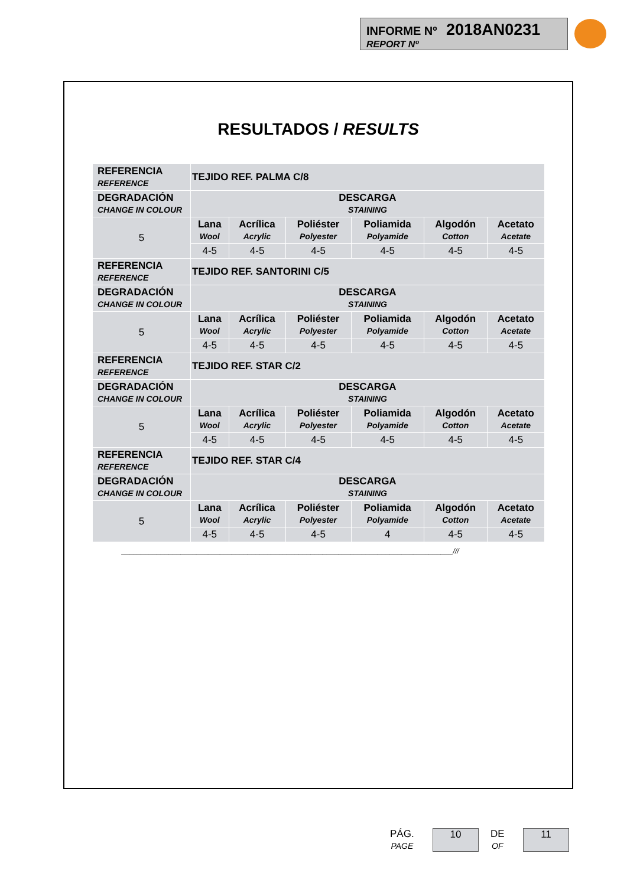INFORME Nº 2018AN0231
REPORT Nº
RESULTADOS / RESULTS
| REFERENCIA REFERENCE | TEJIDO REF. PALMA C/8 | | | | | |
| DEGRADACIÓN CHANGE IN COLOUR | DESCARGA STAINING | | | | | |
| 5 | Lana Wool | Acrílica Acrylic | Poliéster Polyester | Poliamida Polyamide | Algodón Cotton | Acetato Acetate |
| | 4-5 | 4-5 | 4-5 | 4-5 | 4-5 | 4-5 |
| REFERENCIA REFERENCE | TEJIDO REF. SANTORINI C/5 | | | | | |
| DEGRADACIÓN CHANGE IN COLOUR | DESCARGA STAINING | | | | | |
| 5 | Lana Wool | Acrílica Acrylic | Poliéster Polyester | Poliamida Polyamide | Algodón Cotton | Acetato Acetate |
| | 4-5 | 4-5 | 4-5 | 4-5 | 4-5 | 4-5 |
| REFERENCIA REFERENCE | TEJIDO REF. STAR C/2 | | | | | |
| DEGRADACIÓN CHANGE IN COLOUR | DESCARGA STAINING | | | | | |
| 5 | Lana Wool | Acrílica Acrylic | Poliéster Polyester | Poliamida Polyamide | Algodón Cotton | Acetato Acetate |
| | 4-5 | 4-5 | 4-5 | 4-5 | 4-5 | 4-5 |
| REFERENCIA REFERENCE | TEJIDO REF. STAR C/4 | | | | | |
| DEGRADACIÓN CHANGE IN COLOUR | DESCARGA STAINING | | | | | |
| 5 | Lana Wool | Acrílica Acrylic | Poliéster Polyester | Poliamida Polyamide | Algodón Cotton | Acetato Acetate |
| | 4-5 | 4-5 | 4-5 | 4 | 4-5 | 4-5 |
____________________________________________________________________________________///
PÁG.
PAGE
10
DE
OF
11